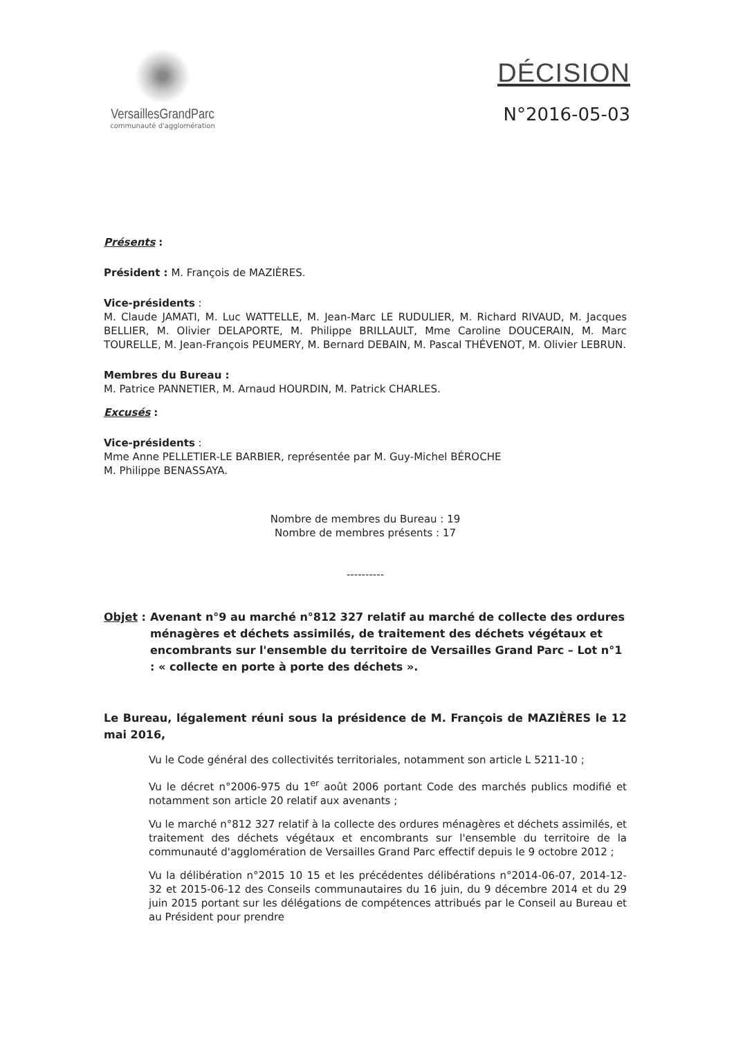VersaillesGrandParc
communauté d'agglomération
DÉCISION
N°2016-05-03
Présents :
Président : M. François de MAZIÈRES.
Vice-présidents :
M. Claude JAMATI, M. Luc WATTELLE, M. Jean-Marc LE RUDULIER, M. Richard RIVAUD, M. Jacques BELLIER, M. Olivier DELAPORTE, M. Philippe BRILLAULT, Mme Caroline DOUCERAIN, M. Marc TOURELLE, M. Jean-François PEUMERY, M. Bernard DEBAIN, M. Pascal THÉVENOT, M. Olivier LEBRUN.
Membres du Bureau :
M. Patrice PANNETIER, M. Arnaud HOURDIN, M. Patrick CHARLES.
Excusés :
Vice-présidents :
Mme Anne PELLETIER-LE BARBIER, représentée par M. Guy-Michel BÉROCHE
M. Philippe BENASSAYA.
Nombre de membres du Bureau : 19
Nombre de membres présents : 17
----------
Objet : Avenant n°9 au marché n°812 327 relatif au marché de collecte des ordures ménagères et déchets assimilés, de traitement des déchets végétaux et encombrants sur l'ensemble du territoire de Versailles Grand Parc – Lot n°1 : « collecte en porte à porte des déchets ».
Le Bureau, légalement réuni sous la présidence de M. François de MAZIÈRES le 12 mai 2016,
Vu le Code général des collectivités territoriales, notamment son article L 5211-10 ;
Vu le décret n°2006-975 du 1<sup>er</sup> août 2006 portant Code des marchés publics modifié et notamment son article 20 relatif aux avenants ;
Vu le marché n°812 327 relatif à la collecte des ordures ménagères et déchets assimilés, et traitement des déchets végétaux et encombrants sur l'ensemble du territoire de la communauté d'agglomération de Versailles Grand Parc effectif depuis le 9 octobre 2012 ;
Vu la délibération n°2015 10 15 et les précédentes délibérations n°2014-06-07, 2014-12-32 et 2015-06-12 des Conseils communautaires du 16 juin, du 9 décembre 2014 et du 29 juin 2015 portant sur les délégations de compétences attribués par le Conseil au Bureau et au Président pour prendre